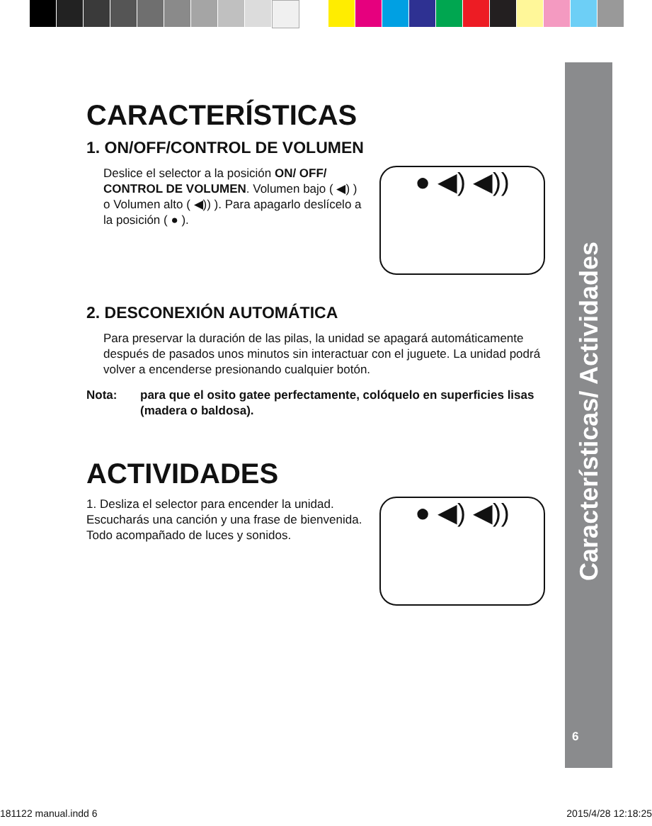Características/ Actividades
6
CARACTERÍSTICAS
1. ON/OFF/CONTROL DE VOLUMEN
Deslice el selector a la posición ON/ OFF/ CONTROL DE VOLUMEN. Volumen bajo ( ◀) ) o Volumen alto ( ◀)) ). Para apagarlo deslícelo a la posición ( ● ).
● ◀) ◀))
2. DESCONEXIÓN AUTOMÁTICA
Para preservar la duración de las pilas, la unidad se apagará automáticamente después de pasados unos minutos sin interactuar con el juguete. La unidad podrá volver a encenderse presionando cualquier botón.
Nota: para que el osito gatee perfectamente, colóquelo en superficies lisas (madera o baldosa).
ACTIVIDADES
1. Desliza el selector para encender la unidad. Escucharás una canción y una frase de bienvenida. Todo acompañado de luces y sonidos.
● ◀) ◀))
181122 manual.indd 6 2015/4/28 12:18:25